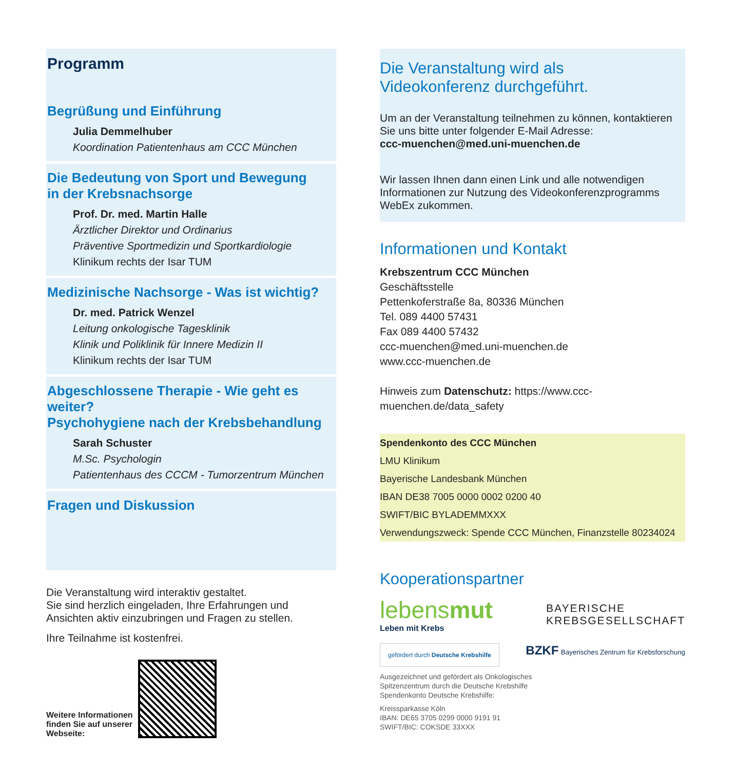Programm
Begrüßung und Einführung
Julia Demmelhuber
Koordination Patientenhaus am CCC München
Die Bedeutung von Sport und Bewegung
in der Krebsnachsorge
Prof. Dr. med. Martin Halle
Ärztlicher Direktor und Ordinarius
Präventive Sportmedizin und Sportkardiologie
Klinikum rechts der Isar TUM
Medizinische Nachsorge - Was ist wichtig?
Dr. med. Patrick Wenzel
Leitung onkologische Tagesklinik
Klinik und Poliklinik für Innere Medizin II
Klinikum rechts der Isar TUM
Abgeschlossene Therapie - Wie geht es weiter?
Psychohygiene nach der Krebsbehandlung
Sarah Schuster
M.Sc. Psychologin
Patientenhaus des CCCM - Tumorzentrum München
Fragen und Diskussion
Die Veranstaltung wird interaktiv gestaltet.
Sie sind herzlich eingeladen, Ihre Erfahrungen und Ansichten aktiv einzubringen und Fragen zu stellen.
Ihre Teilnahme ist kostenfrei.
Weitere Informationen
finden Sie auf unserer
Webseite:
Die Veranstaltung wird als
Videokonferenz durchgeführt.
Um an der Veranstaltung teilnehmen zu können, kontaktieren Sie uns bitte unter folgender E-Mail Adresse:
ccc-muenchen@med.uni-muenchen.de
Wir lassen Ihnen dann einen Link und alle notwendigen Informationen zur Nutzung des Videokonferenzprogramms WebEx zukommen.
Informationen und Kontakt
Krebszentrum CCC München
Geschäftsstelle
Pettenkoferstraße 8a, 80336 München
Tel. 089 4400 57431
Fax 089 4400 57432
ccc-muenchen@med.uni-muenchen.de
www.ccc-muenchen.de
Hinweis zum Datenschutz: https://www.ccc-muenchen.de/data_safety
Spendenkonto des CCC München
LMU Klinikum
Bayerische Landesbank München
IBAN DE38 7005 0000 0002 0200 40
SWIFT/BIC BYLADEMMXXX
Verwendungszweck: Spende CCC München, Finanzstelle 80234024
Kooperationspartner
lebensmut
Leben mit Krebs
BAYERISCHE
KREBSGESELLSCHAFT
gefördert durch Deutsche Krebshilfe BZKF Bayerisches Zentrum für Krebsforschung
Ausgezeichnet und gefördert als Onkologisches
Spitzenzentrum durch die Deutsche Krebshilfe
Spendenkonto Deutsche Krebshilfe:
Kreissparkasse Köln
IBAN: DE65 3705 0299 0000 9191 91
SWIFT/BIC: COKSDE 33XXX